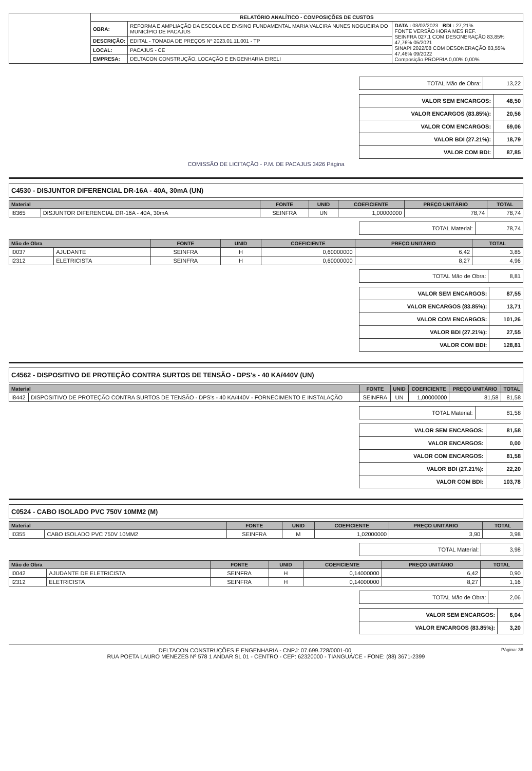| | RELATÓRIO ANALÍTICO - COMPOSIÇÕES DE CUSTOS | | |
| | OBRA: | REFORMA E AMPLIAÇÃO DA ESCOLA DE ENSINO FUNDAMENTAL MARIA VALCIRA NUNES NOGUEIRA DO MUNICÍPIO DE PACAJUS | DATA : 03/02/2023 BDI : 27,21% FONTE VERSÃO HORA MES REF. SEINFRA 027.1 COM DESONERAÇÃO 83,85% 47,76% 05/2021 SINAPI 2022/08 COM DESONERAÇÃO 83,55% 47,46% 09/2022 Composição PROPRIA 0,00% 0,00% |
| | DESCRIÇÃO: | EDITAL - TOMADA DE PREÇOS Nº 2023.01.11.001 - TP | |
| | LOCAL: | PACAJUS - CE | |
| | EMPRESA: | DELTACON CONSTRUÇÃO, LOCAÇÃO E ENGENHARIA EIRELI | |
| TOTAL Mão de Obra: | 13,22 |
| VALOR SEM ENCARGOS: | 48,50 |
| VALOR ENCARGOS (83.85%): | 20,56 |
| VALOR COM ENCARGOS: | 69,06 |
| VALOR BDI (27.21%): | 18,79 |
| VALOR COM BDI: | 87,85 |
COMISSÃO DE LICITAÇÃO - P.M. DE PACAJUS 3426 Página
C4530 - DISJUNTOR DIFERENCIAL DR-16A - 40A, 30mA (UN)
| Material | | FONTE | UNID | COEFICIENTE | PREÇO UNITÁRIO | TOTAL |
| --- | --- | --- | --- | --- | --- | --- |
| I8365 | DISJUNTOR DIFERENCIAL DR-16A - 40A, 30mA | SEINFRA | UN | 1,00000000 | 78,74 | 78,74 |
| TOTAL Material: | 78,74 |
| Mão de Obra | | FONTE | UNID | COEFICIENTE | PREÇO UNITÁRIO | TOTAL |
| --- | --- | --- | --- | --- | --- | --- |
| I0037 | AJUDANTE | SEINFRA | H | 0,60000000 | 6,42 | 3,85 |
| I2312 | ELETRICISTA | SEINFRA | H | 0,60000000 | 8,27 | 4,96 |
| TOTAL Mão de Obra: | 8,81 |
| VALOR SEM ENCARGOS: | 87,55 |
| VALOR ENCARGOS (83.85%): | 13,71 |
| VALOR COM ENCARGOS: | 101,26 |
| VALOR BDI (27.21%): | 27,55 |
| VALOR COM BDI: | 128,81 |
C4562 - DISPOSITIVO DE PROTEÇÃO CONTRA SURTOS DE TENSÃO - DPS's - 40 KA/440V (UN)
| Material | | FONTE | UNID | COEFICIENTE | PREÇO UNITÁRIO | TOTAL |
| --- | --- | --- | --- | --- | --- | --- |
| I8442 | DISPOSITIVO DE PROTEÇÃO CONTRA SURTOS DE TENSÃO - DPS's - 40 KA/440V - FORNECIMENTO E INSTALAÇÃO | SEINFRA | UN | 1,00000000 | 81,58 | 81,58 |
| TOTAL Material: | 81,58 |
| VALOR SEM ENCARGOS: | 81,58 |
| VALOR ENCARGOS: | 0,00 |
| VALOR COM ENCARGOS: | 81,58 |
| VALOR BDI (27.21%): | 22,20 |
| VALOR COM BDI: | 103,78 |
C0524 - CABO ISOLADO PVC 750V 10MM2 (M)
| Material | | FONTE | UNID | COEFICIENTE | PREÇO UNITÁRIO | TOTAL |
| --- | --- | --- | --- | --- | --- | --- |
| I0355 | CABO ISOLADO PVC 750V 10MM2 | SEINFRA | M | 1,02000000 | 3,90 | 3,98 |
| TOTAL Material: | 3,98 |
| Mão de Obra | | FONTE | UNID | COEFICIENTE | PREÇO UNITÁRIO | TOTAL |
| --- | --- | --- | --- | --- | --- | --- |
| I0042 | AJUDANTE DE ELETRICISTA | SEINFRA | H | 0,14000000 | 6,42 | 0,90 |
| I2312 | ELETRICISTA | SEINFRA | H | 0,14000000 | 8,27 | 1,16 |
| TOTAL Mão de Obra: | 2,06 |
| VALOR SEM ENCARGOS: | 6,04 |
| VALOR ENCARGOS (83.85%): | 3,20 |
Página: 36
DELTACON CONSTRUÇÕES E ENGENHARIA - CNPJ: 07.699.728/0001-00
RUA POETA LAURO MENEZES Nº 578 1 ANDAR SL 01 - CENTRO - CEP: 62320000 - TIANGUÁ/CE - FONE: (88) 3671-2399